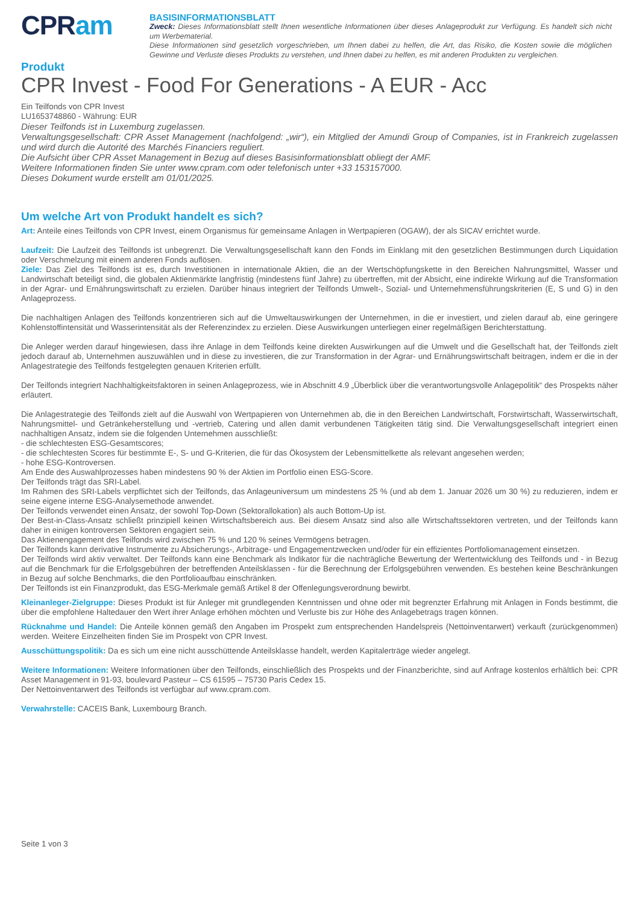CPRam
BASISINFORMATIONSBLATT
Zweck: Dieses Informationsblatt stellt Ihnen wesentliche Informationen über dieses Anlageprodukt zur Verfügung. Es handelt sich nicht um Werbematerial.
Diese Informationen sind gesetzlich vorgeschrieben, um Ihnen dabei zu helfen, die Art, das Risiko, die Kosten sowie die möglichen Gewinne und Verluste dieses Produkts zu verstehen, und Ihnen dabei zu helfen, es mit anderen Produkten zu vergleichen.
Produkt
CPR Invest - Food For Generations - A EUR - Acc
Ein Teilfonds von CPR Invest
LU1653748860 - Währung: EUR
Dieser Teilfonds ist in Luxemburg zugelassen.
Verwaltungsgesellschaft: CPR Asset Management (nachfolgend: „wir“), ein Mitglied der Amundi Group of Companies, ist in Frankreich zugelassen und wird durch die Autorité des Marchés Financiers reguliert.
Die Aufsicht über CPR Asset Management in Bezug auf dieses Basisinformationsblatt obliegt der AMF.
Weitere Informationen finden Sie unter www.cpram.com oder telefonisch unter +33 153157000.
Dieses Dokument wurde erstellt am 01/01/2025.
Um welche Art von Produkt handelt es sich?
Art: Anteile eines Teilfonds von CPR Invest, einem Organismus für gemeinsame Anlagen in Wertpapieren (OGAW), der als SICAV errichtet wurde.
Laufzeit: Die Laufzeit des Teilfonds ist unbegrenzt. Die Verwaltungsgesellschaft kann den Fonds im Einklang mit den gesetzlichen Bestimmungen durch Liquidation oder Verschmelzung mit einem anderen Fonds auflösen.
Ziele: Das Ziel des Teilfonds ist es, durch Investitionen in internationale Aktien, die an der Wertschöpfungskette in den Bereichen Nahrungsmittel, Wasser und Landwirtschaft beteiligt sind, die globalen Aktienmärkte langfristig (mindestens fünf Jahre) zu übertreffen, mit der Absicht, eine indirekte Wirkung auf die Transformation in der Agrar- und Ernährungswirtschaft zu erzielen. Darüber hinaus integriert der Teilfonds Umwelt-, Sozial- und Unternehmensführungskriterien (E, S und G) in den Anlageprozess.
Die nachhaltigen Anlagen des Teilfonds konzentrieren sich auf die Umweltauswirkungen der Unternehmen, in die er investiert, und zielen darauf ab, eine geringere Kohlenstoffintensität und Wasserintensität als der Referenzindex zu erzielen. Diese Auswirkungen unterliegen einer regelmäßigen Berichterstattung.
Die Anleger werden darauf hingewiesen, dass ihre Anlage in dem Teilfonds keine direkten Auswirkungen auf die Umwelt und die Gesellschaft hat, der Teilfonds zielt jedoch darauf ab, Unternehmen auszuwählen und in diese zu investieren, die zur Transformation in der Agrar- und Ernährungswirtschaft beitragen, indem er die in der Anlagestrategie des Teilfonds festgelegten genauen Kriterien erfüllt.
Der Teilfonds integriert Nachhaltigkeitsfaktoren in seinen Anlageprozess, wie in Abschnitt 4.9 „Überblick über die verantwortungsvolle Anlagepolitik“ des Prospekts näher erläutert.
Die Anlagestrategie des Teilfonds zielt auf die Auswahl von Wertpapieren von Unternehmen ab, die in den Bereichen Landwirtschaft, Forstwirtschaft, Wasserwirtschaft, Nahrungsmittel- und Getränkeherstellung und -vertrieb, Catering und allen damit verbundenen Tätigkeiten tätig sind. Die Verwaltungsgesellschaft integriert einen nachhaltigen Ansatz, indem sie die folgenden Unternehmen ausschließt:
- die schlechtesten ESG-Gesamtscores;
- die schlechtesten Scores für bestimmte E-, S- und G-Kriterien, die für das Ökosystem der Lebensmittelkette als relevant angesehen werden;
- hohe ESG-Kontroversen.
Am Ende des Auswahlprozesses haben mindestens 90 % der Aktien im Portfolio einen ESG-Score.
Der Teilfonds trägt das SRI-Label.
Im Rahmen des SRI-Labels verpflichtet sich der Teilfonds, das Anlageuniversum um mindestens 25 % (und ab dem 1. Januar 2026 um 30 %) zu reduzieren, indem er seine eigene interne ESG-Analysemethode anwendet.
Der Teilfonds verwendet einen Ansatz, der sowohl Top-Down (Sektorallokation) als auch Bottom-Up ist.
Der Best-in-Class-Ansatz schließt prinzipiell keinen Wirtschaftsbereich aus. Bei diesem Ansatz sind also alle Wirtschaftssektoren vertreten, und der Teilfonds kann daher in einigen kontroversen Sektoren engagiert sein.
Das Aktienengagement des Teilfonds wird zwischen 75 % und 120 % seines Vermögens betragen.
Der Teilfonds kann derivative Instrumente zu Absicherungs-, Arbitrage- und Engagementzwecken und/oder für ein effizientes Portfoliomanagement einsetzen.
Der Teilfonds wird aktiv verwaltet. Der Teilfonds kann eine Benchmark als Indikator für die nachträgliche Bewertung der Wertentwicklung des Teilfonds und - in Bezug auf die Benchmark für die Erfolgsgebühren der betreffenden Anteilsklassen - für die Berechnung der Erfolgsgebühren verwenden. Es bestehen keine Beschränkungen in Bezug auf solche Benchmarks, die den Portfolioaufbau einschränken.
Der Teilfonds ist ein Finanzprodukt, das ESG-Merkmale gemäß Artikel 8 der Offenlegungsverordnung bewirbt.
Kleinanleger-Zielgruppe: Dieses Produkt ist für Anleger mit grundlegenden Kenntnissen und ohne oder mit begrenzter Erfahrung mit Anlagen in Fonds bestimmt, die über die empfohlene Haltedauer den Wert ihrer Anlage erhöhen möchten und Verluste bis zur Höhe des Anlagebetrags tragen können.
Rücknahme und Handel: Die Anteile können gemäß den Angaben im Prospekt zum entsprechenden Handelspreis (Nettoinventarwert) verkauft (zurückgenommen) werden. Weitere Einzelheiten finden Sie im Prospekt von CPR Invest.
Ausschüttungspolitik: Da es sich um eine nicht ausschüttende Anteilsklasse handelt, werden Kapitalerträge wieder angelegt.
Weitere Informationen: Weitere Informationen über den Teilfonds, einschließlich des Prospekts und der Finanzberichte, sind auf Anfrage kostenlos erhältlich bei: CPR Asset Management in 91-93, boulevard Pasteur – CS 61595 – 75730 Paris Cedex 15.
Der Nettoinventarwert des Teilfonds ist verfügbar auf www.cpram.com.
Verwahrstelle: CACEIS Bank, Luxembourg Branch.
Seite 1 von 3